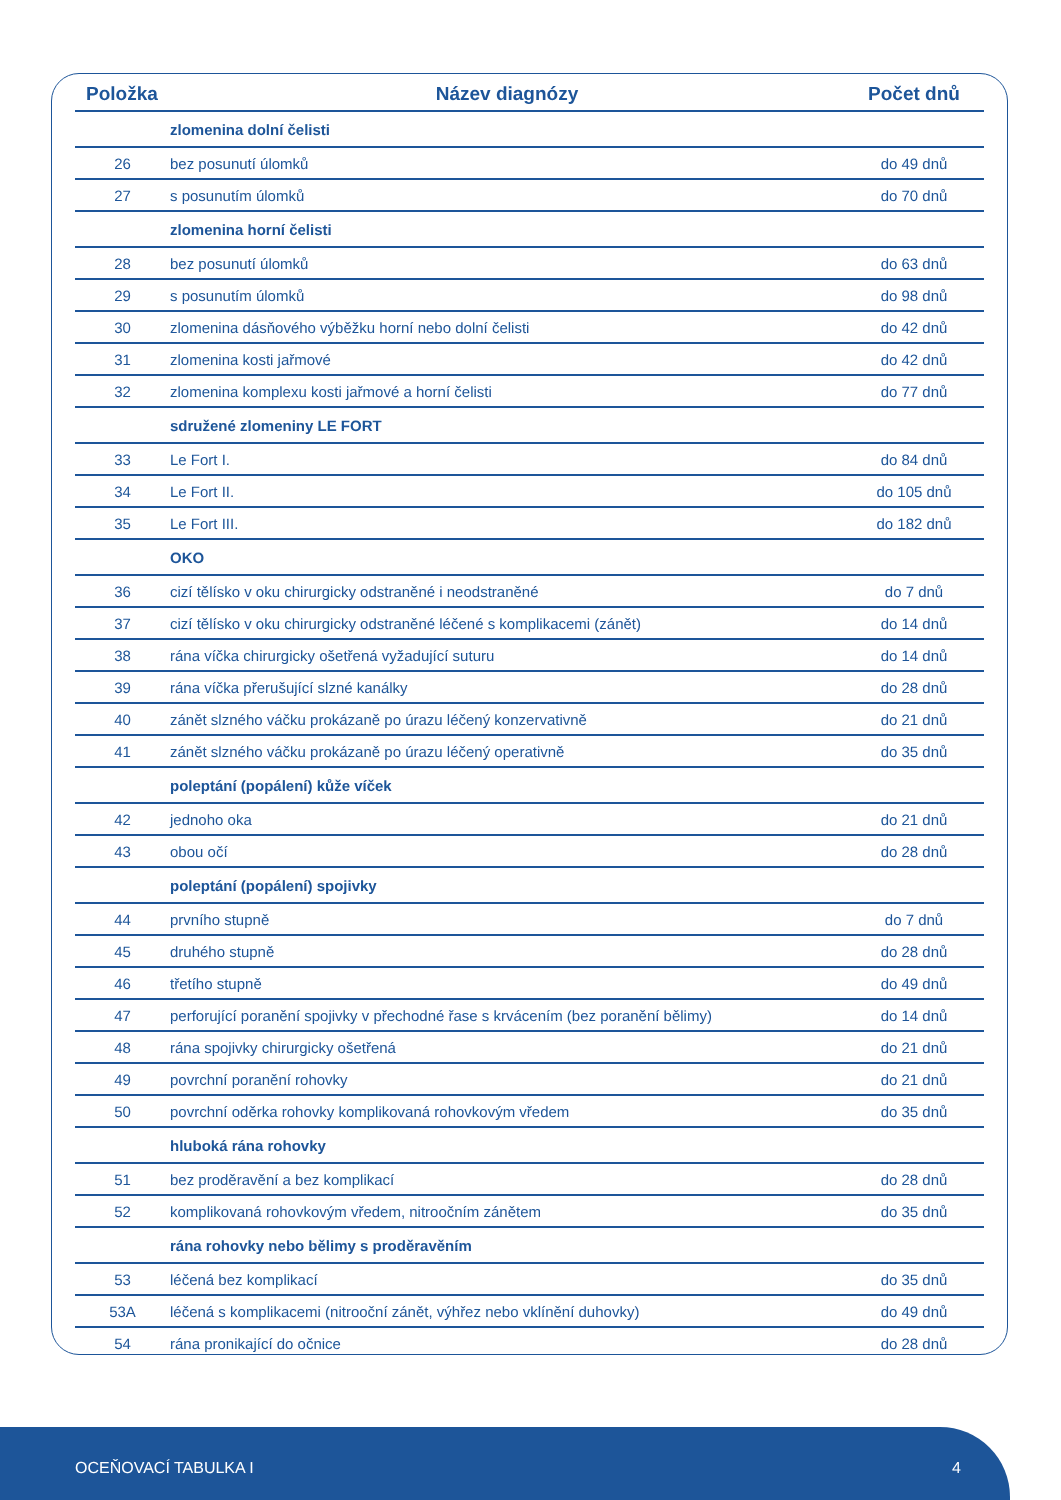| Položka | Název diagnózy | Počet dnů |
| --- | --- | --- |
| | zlomenina dolní čelisti | |
| 26 | bez posunutí úlomků | do 49 dnů |
| 27 | s posunutím úlomků | do 70 dnů |
| | zlomenina horní čelisti | |
| 28 | bez posunutí úlomků | do 63 dnů |
| 29 | s posunutím úlomků | do 98 dnů |
| 30 | zlomenina dásňového výběžku horní nebo dolní čelisti | do 42 dnů |
| 31 | zlomenina kosti jařmové | do 42 dnů |
| 32 | zlomenina komplexu kosti jařmové a horní čelisti | do 77 dnů |
| | sdružené zlomeniny LE FORT | |
| 33 | Le Fort I. | do 84 dnů |
| 34 | Le Fort II. | do 105 dnů |
| 35 | Le Fort III. | do 182 dnů |
| | OKO | |
| 36 | cizí tělísko v oku chirurgicky odstraněné i neodstraněné | do 7 dnů |
| 37 | cizí tělísko v oku chirurgicky odstraněné léčené s komplikacemi (zánět) | do 14 dnů |
| 38 | rána víčka chirurgicky ošetřená vyžadující suturu | do 14 dnů |
| 39 | rána víčka přerušující slzné kanálky | do 28 dnů |
| 40 | zánět slzného váčku prokázaně po úrazu léčený konzervativně | do 21 dnů |
| 41 | zánět slzného váčku prokázaně po úrazu léčený operativně | do 35 dnů |
| | poleptání (popálení) kůže víček | |
| 42 | jednoho oka | do 21 dnů |
| 43 | obou očí | do 28 dnů |
| | poleptání (popálení) spojivky | |
| 44 | prvního stupně | do 7 dnů |
| 45 | druhého stupně | do 28 dnů |
| 46 | třetího stupně | do 49 dnů |
| 47 | perforující poranění spojivky v přechodné řase s krvácením (bez poranění bělimy) | do 14 dnů |
| 48 | rána spojivky chirurgicky ošetřená | do 21 dnů |
| 49 | povrchní poranění rohovky | do 21 dnů |
| 50 | povrchní oděrka rohovky komplikovaná rohovkovým vředem | do 35 dnů |
| | hluboká rána rohovky | |
| 51 | bez proděravění a bez komplikací | do 28 dnů |
| 52 | komplikovaná rohovkovým vředem, nitroočním zánětem | do 35 dnů |
| | rána rohovky nebo bělimy s proděravěním | |
| 53 | léčená bez komplikací | do 35 dnů |
| 53A | léčená s komplikacemi (nitrooční zánět, výhřez nebo vklínění duhovky) | do 49 dnů |
| 54 | rána pronikající do očnice | do 28 dnů |
OCEŇOVACÍ TABULKA I 4